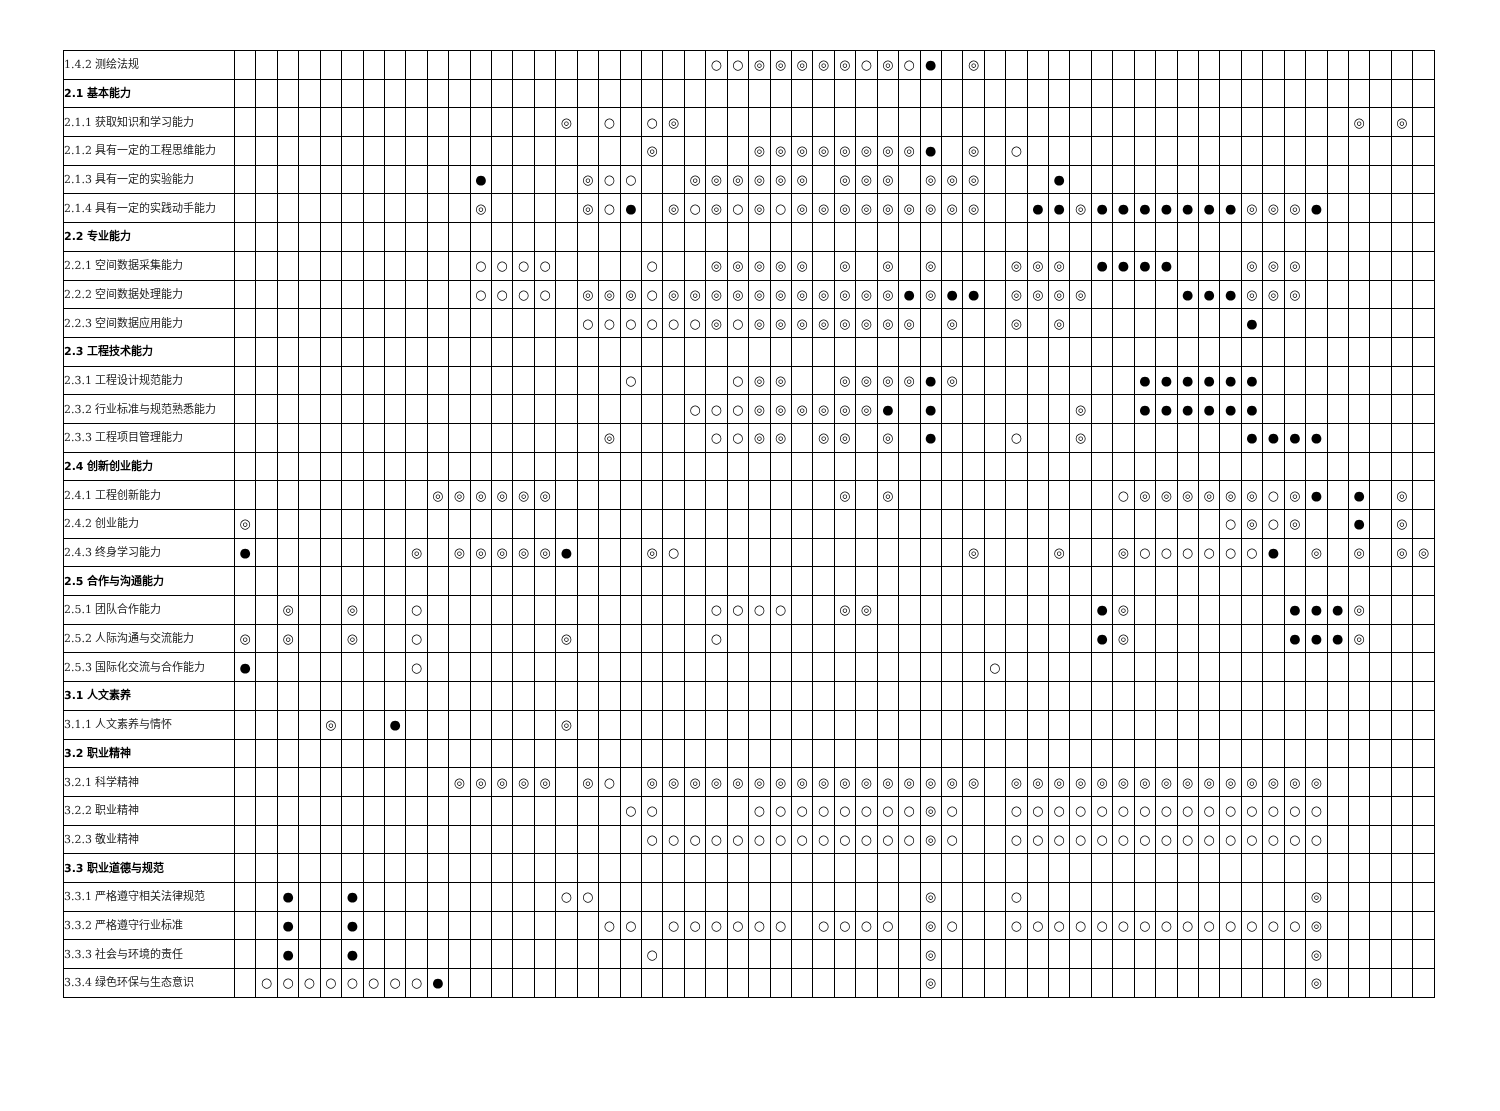| 1.4.2 测绘法规 | | | | | | | | | | | | | | | | | | | | | | | ○ | ○ | ◎ | ◎ | ◎ | ◎ | ◎ | ○ | ◎ | ○ | ● | | ◎ | | | | | | | | | | | | | | | | | | | | | |
| 2.1 基本能力 | | | | | | | | | | | | | | | | | | | | | | | | | | | | | | | | | | | | | | | | | | | | | | | | | | | | | | | | |
| 2.1.1 获取知识和学习能力 | | | | | | | | | | | | | | | | ◎ | | ○ | | ○ | ◎ | | | | | | | | | | | | | | | | | | | | | | | | | | | | | | | | ◎ | | ◎ | |
| 2.1.2 具有一定的工程思维能力 | | | | | | | | | | | | | | | | | | | | ◎ | | | | | ◎ | ◎ | ◎ | ◎ | ◎ | ◎ | ◎ | ◎ | ● | | ◎ | | ○ | | | | | | | | | | | | | | | | | | | |
| 2.1.3 具有一定的实验能力 | | | | | | | | | | | | ● | | | | | ◎ | ○ | ○ | | | ◎ | ◎ | ◎ | ◎ | ◎ | ◎ | | ◎ | ◎ | ◎ | | ◎ | ◎ | ◎ | | | | ● | | | | | | | | | | | | | | | | | |
| 2.1.4 具有一定的实践动手能力 | | | | | | | | | | | | ◎ | | | | | ◎ | ○ | ● | | ◎ | ○ | ◎ | ○ | ◎ | ○ | ◎ | ◎ | ◎ | ◎ | ◎ | ◎ | ◎ | ◎ | ◎ | | | ● | ● | ◎ | ● | ● | ● | ● | ● | ● | ● | ◎ | ◎ | ◎ | ● | | | | | |
| 2.2 专业能力 | | | | | | | | | | | | | | | | | | | | | | | | | | | | | | | | | | | | | | | | | | | | | | | | | | | | | | | | |
| 2.2.1 空间数据采集能力 | | | | | | | | | | | | ○ | ○ | ○ | ○ | | | | | ○ | | | ◎ | ◎ | ◎ | ◎ | ◎ | | ◎ | | ◎ | | ◎ | | | | ◎ | ◎ | ◎ | | ● | ● | ● | ● | | | | ◎ | ◎ | ◎ | | | | | | |
| 2.2.2 空间数据处理能力 | | | | | | | | | | | | ○ | ○ | ○ | ○ | | ◎ | ◎ | ◎ | ○ | ◎ | ◎ | ◎ | ◎ | ◎ | ◎ | ◎ | ◎ | ◎ | ◎ | ◎ | ● | ◎ | ● | ● | | ◎ | ◎ | ◎ | ◎ | | | | | ● | ● | ● | ◎ | ◎ | ◎ | | | | | | |
| 2.2.3 空间数据应用能力 | | | | | | | | | | | | | | | | | ○ | ○ | ○ | ○ | ○ | ○ | ◎ | ○ | ◎ | ◎ | ◎ | ◎ | ◎ | ◎ | ◎ | ◎ | | ◎ | | | ◎ | | ◎ | | | | | | | | | ● | | | | | | | | |
| 2.3 工程技术能力 | | | | | | | | | | | | | | | | | | | | | | | | | | | | | | | | | | | | | | | | | | | | | | | | | | | | | | | | |
| 2.3.1 工程设计规范能力 | | | | | | | | | | | | | | | | | | | ○ | | | | | ○ | ◎ | ◎ | | | ◎ | ◎ | ◎ | ◎ | ● | ◎ | | | | | | | | | ● | ● | ● | ● | ● | ● | | | | | | | | |
| 2.3.2 行业标准与规范熟悉能力 | | | | | | | | | | | | | | | | | | | | | | ○ | ○ | ○ | ◎ | ◎ | ◎ | ◎ | ◎ | ◎ | ● | | ● | | | | | | | ◎ | | | ● | ● | ● | ● | ● | ● | | | | | | | | |
| 2.3.3 工程项目管理能力 | | | | | | | | | | | | | | | | | | ◎ | | | | | ○ | ○ | ◎ | ◎ | | ◎ | ◎ | | ◎ | | ● | | | | ○ | | | ◎ | | | | | | | | ● | ● | ● | ● | | | | | |
| 2.4 创新创业能力 | | | | | | | | | | | | | | | | | | | | | | | | | | | | | | | | | | | | | | | | | | | | | | | | | | | | | | | | |
| 2.4.1 工程创新能力 | | | | | | | | | | ◎ | ◎ | ◎ | ◎ | ◎ | ◎ | | | | | | | | | | | | | | ◎ | | ◎ | | | | | | | | | | | ○ | ◎ | ◎ | ◎ | ◎ | ◎ | ◎ | ○ | ◎ | ● | | ● | | ◎ | |
| 2.4.2 创业能力 | ◎ | | | | | | | | | | | | | | | | | | | | | | | | | | | | | | | | | | | | | | | | | | | | | | ○ | ◎ | ○ | ◎ | | | ● | | ◎ | |
| 2.4.3 终身学习能力 | ● | | | | | | | | ◎ | | ◎ | ◎ | ◎ | ◎ | ◎ | ● | | | | ◎ | ○ | | | | | | | | | | | | | | ◎ | | | | ◎ | | | ◎ | ○ | ○ | ○ | ○ | ○ | ○ | ● | | ◎ | | ◎ | | ◎ | ◎ |
| 2.5 合作与沟通能力 | | | | | | | | | | | | | | | | | | | | | | | | | | | | | | | | | | | | | | | | | | | | | | | | | | | | | | | | |
| 2.5.1 团队合作能力 | | | ◎ | | | ◎ | | | ○ | | | | | | | | | | | | | | ○ | ○ | ○ | ○ | | | ◎ | ◎ | | | | | | | | | | | ● | ◎ | | | | | | | | ● | ● | ● | ◎ | | | |
| 2.5.2 人际沟通与交流能力 | ◎ | | ◎ | | | ◎ | | | ○ | | | | | | | ◎ | | | | | | | ○ | | | | | | | | | | | | | | | | | | ● | ◎ | | | | | | | | ● | ● | ● | ◎ | | | |
| 2.5.3 国际化交流与合作能力 | ● | | | | | | | | ○ | | | | | | | | | | | | | | | | | | | | | | | | | | | ○ | | | | | | | | | | | | | | | | | | | | |
| 3.1 人文素养 | | | | | | | | | | | | | | | | | | | | | | | | | | | | | | | | | | | | | | | | | | | | | | | | | | | | | | | | |
| 3.1.1 人文素养与情怀 | | | | | ◎ | | | ● | | | | | | | | ◎ | | | | | | | | | | | | | | | | | | | | | | | | | | | | | | | | | | | | | | | | |
| 3.2 职业精神 | | | | | | | | | | | | | | | | | | | | | | | | | | | | | | | | | | | | | | | | | | | | | | | | | | | | | | | | |
| 3.2.1 科学精神 | | | | | | | | | | | ◎ | ◎ | ◎ | ◎ | ◎ | | ◎ | ○ | | ◎ | ◎ | ◎ | ◎ | ◎ | ◎ | ◎ | ◎ | ◎ | ◎ | ◎ | ◎ | ◎ | ◎ | ◎ | ◎ | | ◎ | ◎ | ◎ | ◎ | ◎ | ◎ | ◎ | ◎ | ◎ | ◎ | ◎ | ◎ | ◎ | ◎ | ◎ | | | | | |
| 3.2.2 职业精神 | | | | | | | | | | | | | | | | | | | ○ | ○ | | | | | ○ | ○ | ○ | ○ | ○ | ○ | ○ | ○ | ◎ | ○ | | | ○ | ○ | ○ | ○ | ○ | ○ | ○ | ○ | ○ | ○ | ○ | ○ | ○ | ○ | ○ | | | | | |
| 3.2.3 敬业精神 | | | | | | | | | | | | | | | | | | | | ○ | ○ | ○ | ○ | ○ | ○ | ○ | ○ | ○ | ○ | ○ | ○ | ○ | ◎ | ○ | | | ○ | ○ | ○ | ○ | ○ | ○ | ○ | ○ | ○ | ○ | ○ | ○ | ○ | ○ | ○ | | | | | |
| 3.3 职业道德与规范 | | | | | | | | | | | | | | | | | | | | | | | | | | | | | | | | | | | | | | | | | | | | | | | | | | | | | | | | |
| 3.3.1 严格遵守相关法律规范 | | | ● | | | ● | | | | | | | | | | ○ | ○ | | | | | | | | | | | | | | | | ◎ | | | | ○ | | | | | | | | | | | | | | ◎ | | | | | |
| 3.3.2 严格遵守行业标准 | | | ● | | | ● | | | | | | | | | | | | ○ | ○ | | ○ | ○ | ○ | ○ | ○ | ○ | | ○ | ○ | ○ | ○ | | ◎ | ○ | | | ○ | ○ | ○ | ○ | ○ | ○ | ○ | ○ | ○ | ○ | ○ | ○ | ○ | ○ | ◎ | | | | | |
| 3.3.3 社会与环境的责任 | | | ● | | | ● | | | | | | | | | | | | | | ○ | | | | | | | | | | | | | ◎ | | | | | | | | | | | | | | | | | | ◎ | | | | | |
| 3.3.4 绿色环保与生态意识 | | ○ | ○ | ○ | ○ | ○ | ○ | ○ | ○ | ● | | | | | | | | | | | | | | | | | | | | | | | ◎ | | | | | | | | | | | | | | | | | | ◎ | | | | | |